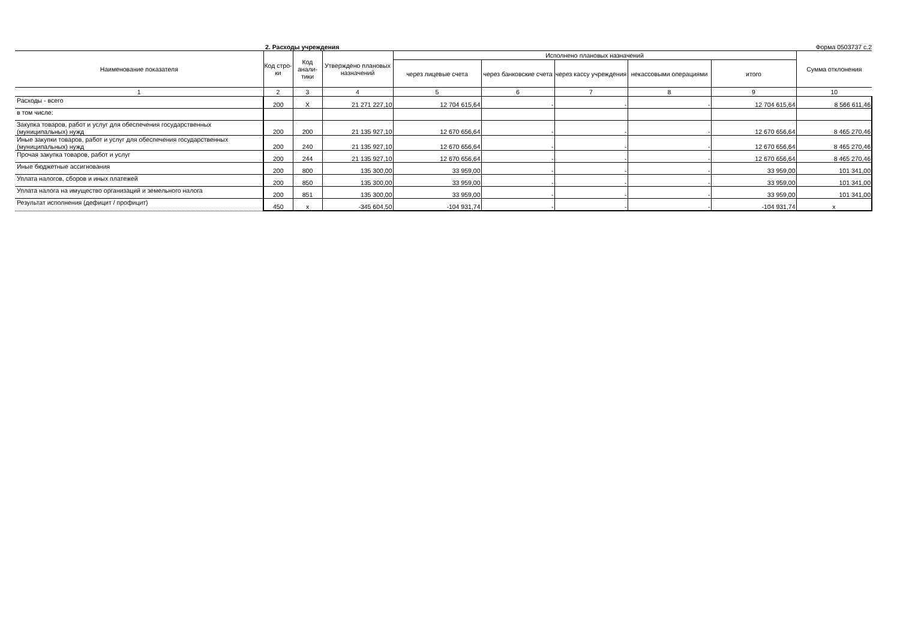2. Расходы учреждения Форма 0503737 с.2
| Наименование показателя | Код стро-ки | Код анали-тики | Утверждено плановых назначений | Исполнено плановых назначений | | | | | Сумма отклонения |
| --- | --- | --- | --- | --- | --- | --- | --- | --- | --- |
| | | | | через лицевые счета | через банковские счета | через кассу учреждения | некассовыми операциями | итого | |
| 1 | 2 | 3 | 4 | 5 | 6 | 7 | 8 | 9 | 10 |
| Расходы - всего | 200 | X | 21 271 227,10 | 12 704 615,64 | - | - | - | 12 704 615,64 | 8 566 611,46 |
| в том числе: | | | | | | | | | |
| Закупка товаров, работ и услуг для обеспечения государственных (муниципальных) нужд | 200 | 200 | 21 135 927,10 | 12 670 656,64 | - | - | - | 12 670 656,64 | 8 465 270,46 |
| Иные закупки товаров, работ и услуг для обеспечения государственных (муниципальных) нужд | 200 | 240 | 21 135 927,10 | 12 670 656,64 | - | - | - | 12 670 656,64 | 8 465 270,46 |
| Прочая закупка товаров, работ и услуг | 200 | 244 | 21 135 927,10 | 12 670 656,64 | - | - | - | 12 670 656,64 | 8 465 270,46 |
| Иные бюджетные ассигнования | 200 | 800 | 135 300,00 | 33 959,00 | - | - | - | 33 959,00 | 101 341,00 |
| Уплата налогов, сборов и иных платежей | 200 | 850 | 135 300,00 | 33 959,00 | - | - | - | 33 959,00 | 101 341,00 |
| Уплата налога на имущество организаций и земельного налога | 200 | 851 | 135 300,00 | 33 959,00 | - | - | - | 33 959,00 | 101 341,00 |
| Результат исполнения (дефицит / профицит) | 450 | x | -345 604,50 | -104 931,74 | - | - | - | -104 931,74 | x |